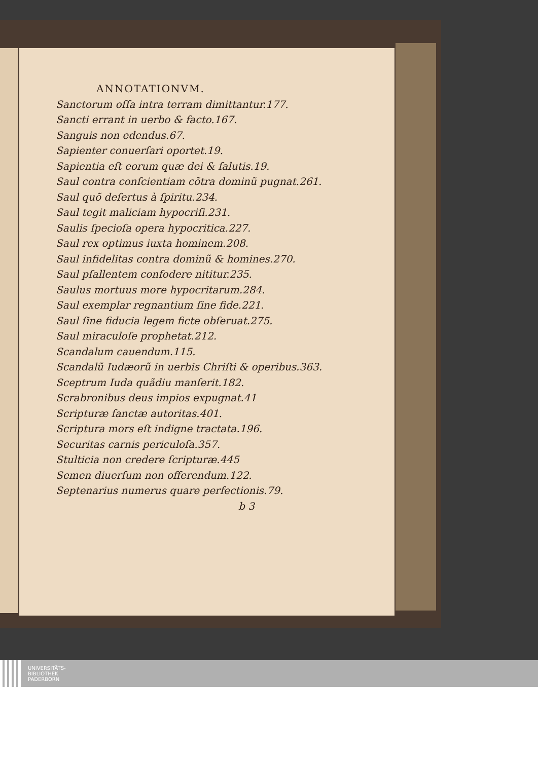ANNOTATIONVM.
Sanctorum oſſa intra terram dimittantur.177.
Sancti errant in uerbo & facto.167.
Sanguis non edendus.67.
Sapienter conuerſari oportet.19.
Sapientia eſt eorum quæ dei & ſalutis.19.
Saul contra conſcientiam cõtra dominũ pugnat.261.
Saul quõ deſertus à ſpiritu.234.
Saul tegit maliciam hypocriſi.231.
Saulis ſpecioſa opera hypocritica.227.
Saul rex optimus iuxta hominem.208.
Saul infidelitas contra dominũ & homines.270.
Saul pſallentem confodere nititur.235.
Saulus mortuus more hypocritarum.284.
Saul exemplar regnantium ſine fide.221.
Saul ſine fiducia legem ficte obſeruat.275.
Saul miraculoſe prophetat.212.
Scandalum cauendum.115.
Scandalũ Iudæorũ in uerbis Chriſti & operibus.363.
Sceptrum Iuda quãdiu manſerit.182.
Scrabronibus deus impios expugnat.41
Scripturæ ſanctæ autoritas.401.
Scriptura mors eſt indigne tractata.196.
Securitas carnis periculoſa.357.
Stulticia non credere ſcripturæ.445
Semen diuerſum non offerendum.122.
Septenarius numerus quare perfectionis.79.
b 3
UNIVERSITÄTS-
BIBLIOTHEK
PADERBORN